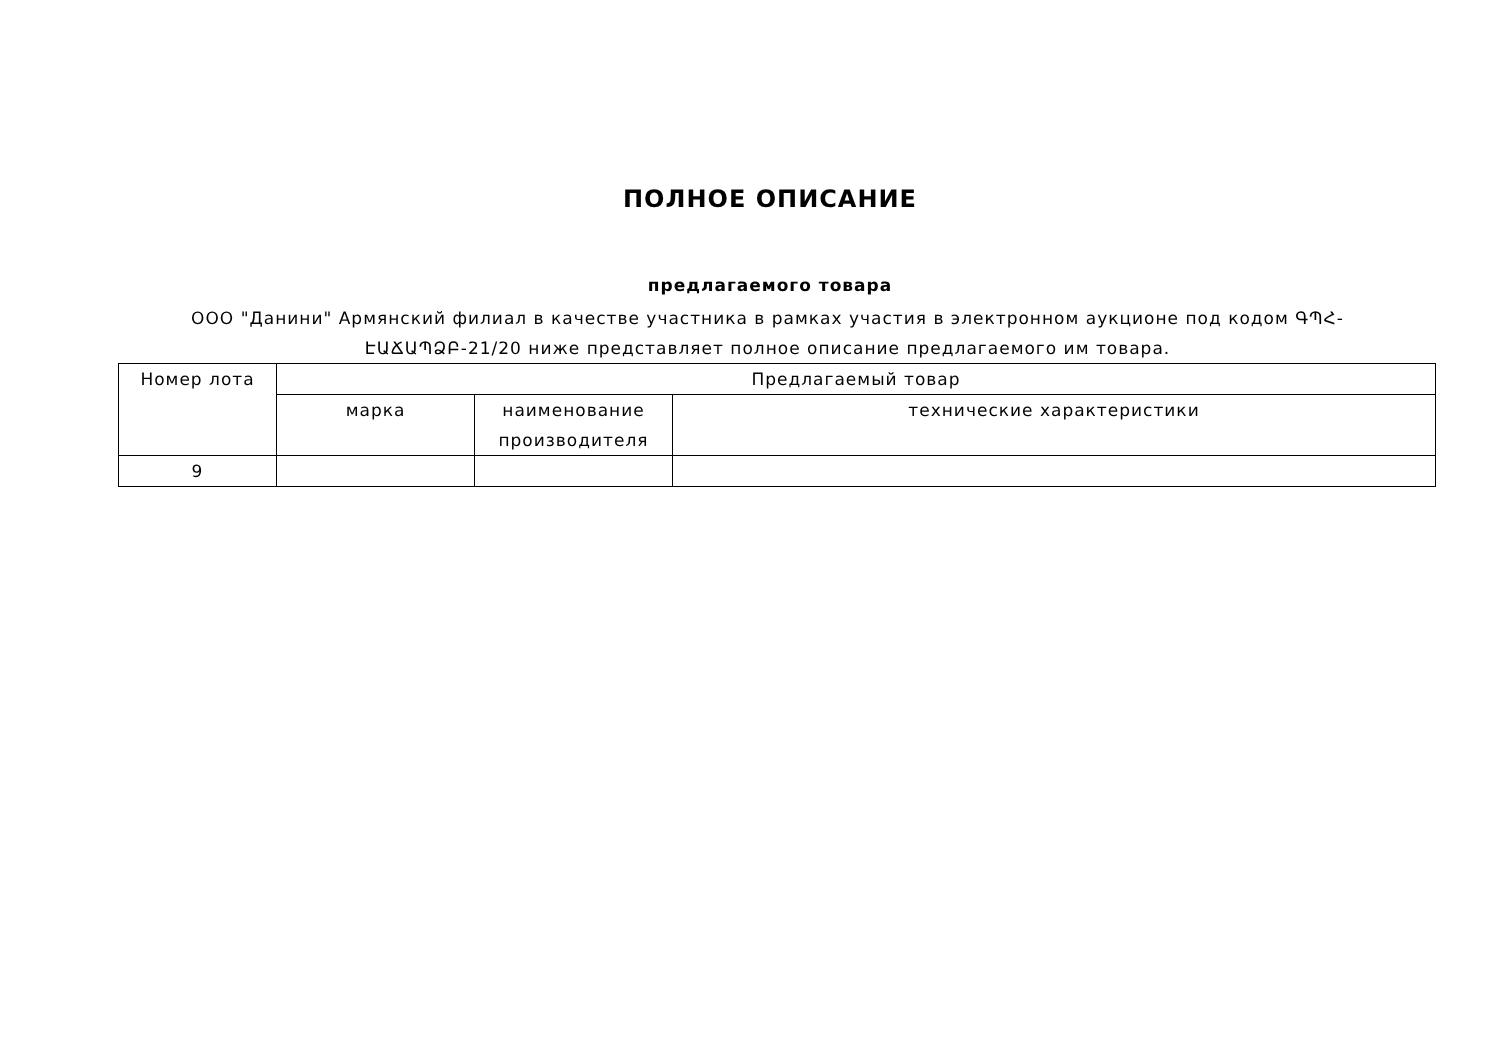ПОЛНОЕ ОПИСАНИЕ
предлагаемого товара
ООО "Данини" Армянский филиал в качестве участника в рамках участия в электронном аукционе под кодом ԳՊՀ-ԷԱՃԱՊՁԲ-21/20 ниже представляет полное описание предлагаемого им товара.
| Номер лота | Предлагаемый товар | | |
| --- | --- | --- | --- |
| | марка | наименование производителя | технические характеристики |
| 9 | | | |